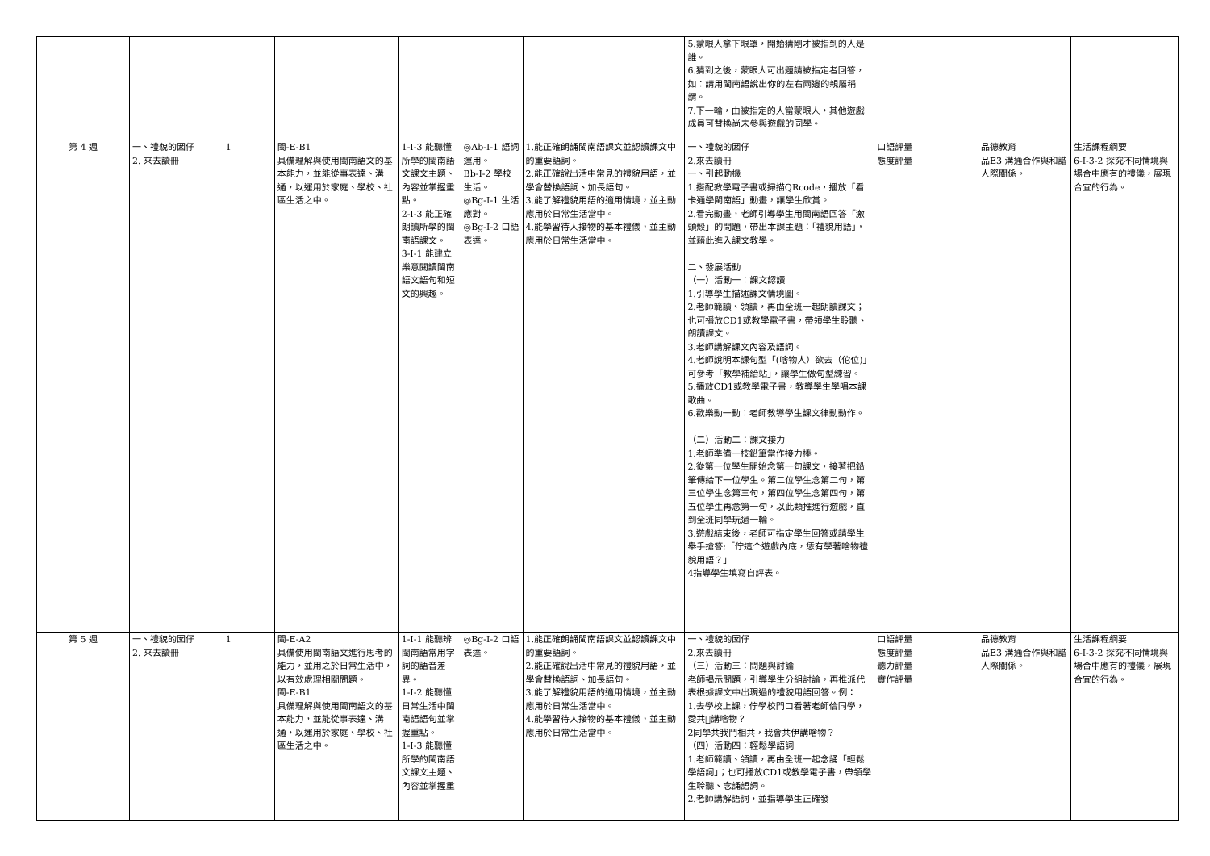| | | | | | | | 5.蒙眼人拿下眼罩，開始猜剛才被指到的人是誰。 6.猜到之後，蒙眼人可出題請被指定者回答，如：請用閩南語說出你的左右兩邊的親屬稱謂。 7.下一輪，由被指定的人當蒙眼人，其他遊戲成員可替換尚未參與遊戲的同學。 | | | |
| 第 4 週 | 一、禮貌的囡仔 2. 來去讀冊 | 1 | 閩-E-B1 具備理解與使用閩南語文的基本能力，並能從事表達、溝通，以運用於家庭、學校、社區生活之中。 | 1-Ⅰ-3 能聽懂所學的閩南語文課文主題、內容並掌握重點。 2-Ⅰ-3 能正確朗讀所學的閩南語課文。 3-Ⅰ-1 能建立樂意閱讀閩南語文語句和短文的興趣。 | ◎Ab-Ⅰ-1 語詞運用。 Bb-Ⅰ-2 學校生活。 ◎Bg-Ⅰ-1 生活應對。 ◎Bg-Ⅰ-2 口語表達。 | 1.能正確朗誦閩南語課文並認讀課文中的重要語詞。 2.能正確說出活中常見的禮貌用語，並學會替換語詞、加長語句。 3.能了解禮貌用語的適用情境，並主動應用於日常生活當中。 4.能學習待人接物的基本禮儀，並主動應用於日常生活當中。 | 一、禮貌的囡仔 2.來去讀冊 一、引起動機 1.搭配教學電子書或掃描QRcode，播放「看卡通學閩南語」動畫，讓學生欣賞。 2.看完動畫，老師引導學生用閩南語回答「激頭殼」的問題，帶出本課主題：「禮貌用語」，並藉此進入課文教學。 二、發展活動 （一）活動一：課文認讀 1.引導學生描述課文情境圖。 2.老師範讀、領讀，再由全班一起朗讀課文；也可播放CD1或教學電子書，帶領學生聆聽、朗讀課文。 3.老師講解課文內容及語詞。 4.老師說明本課句型「(啥物人）欲去（佗位)」可參考「教學補給站」，讓學生做句型練習。 5.播放CD1或教學電子書，教導學生學唱本課歌曲。 6.歡樂動一動：老師教導學生課文律動動作。 （二）活動二：課文接力 1.老師準備一枝鉛筆當作接力棒。 2.從第一位學生開始念第一句課文，接著把鉛筆傳給下一位學生。第二位學生念第二句，第三位學生念第三句，第四位學生念第四句，第五位學生再念第一句，以此類推進行遊戲，直到全班同學玩過一輪。 3.遊戲結束後，老師可指定學生回答或請學生舉手搶答:「佇這个遊戲內底，恁有學著啥物禮貌用語？」 4指導學生填寫自評表。 | 口語評量 態度評量 | 品德教育 品E3 溝通合作與和諧人際關係。 | 生活課程綱要 6-Ⅰ-3-2 探究不同情境與場合中應有的禮儀，展現合宜的行為。 |
| 第 5 週 | 一、禮貌的囡仔 2. 來去讀冊 | 1 | 閩-E-A2 具備使用閩南語文進行思考的能力，並用之於日常生活中，以有效處理相關問題。 閩-E-B1 具備理解與使用閩南語文的基本能力，並能從事表達、溝通，以運用於家庭、學校、社區生活之中。 | 1-Ⅰ-1 能聽辨閩南語常用字詞的語音差異。 1-Ⅰ-2 能聽懂日常生活中閩南語語句並掌握重點。 1-Ⅰ-3 能聽懂所學的閩南語文課文主題、內容並掌握重 | ◎Bg-Ⅰ-2 口語表達。 | 1.能正確朗誦閩南語課文並認讀課文中的重要語詞。 2.能正確說出活中常見的禮貌用語，並學會替換語詞、加長語句。 3.能了解禮貌用語的適用情境，並主動應用於日常生活當中。 4.能學習待人接物的基本禮儀，並主動應用於日常生活當中。 | 一、禮貌的囡仔 2.來去讀冊 （三）活動三：問題與討論 老師揭示問題，引導學生分組討論，再推派代表根據課文中出現過的禮貌用語回答。例： 1.去學校上課，佇學校門口看著老師佮同學，愛共𪜶講啥物？ 2同學共我鬥相共，我會共伊講啥物？ （四）活動四：輕鬆學語詞 1.老師範讀、領讀，再由全班一起念誦「輕鬆學語詞」；也可播放CD1或教學電子書，帶領學生聆聽、念誦語詞。 2.老師講解語詞，並指導學生正確發 | 口語評量 態度評量 聽力評量 實作評量 | 品德教育 品E3 溝通合作與和諧人際關係。 | 生活課程綱要 6-Ⅰ-3-2 探究不同情境與場合中應有的禮儀，展現合宜的行為。 |